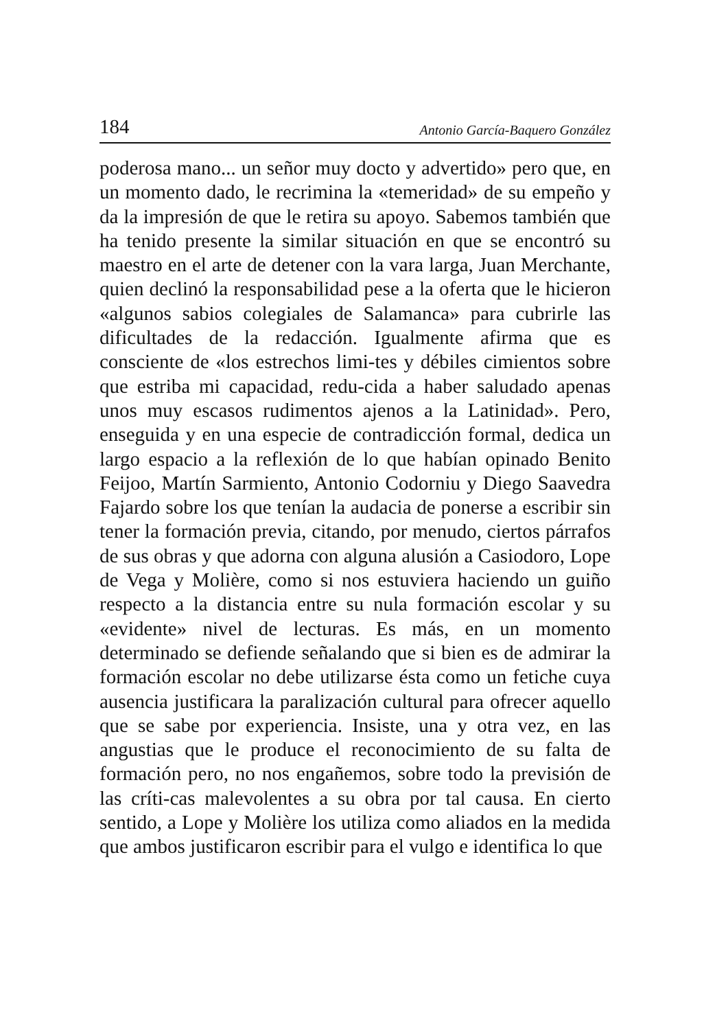184 Antonio García-Baquero González
poderosa mano... un señor muy docto y advertido» pero que, en un momento dado, le recrimina la «temeridad» de su empeño y da la impresión de que le retira su apoyo. Sabemos también que ha tenido presente la similar situación en que se encontró su maestro en el arte de detener con la vara larga, Juan Merchante, quien declinó la responsabilidad pese a la oferta que le hicieron «algunos sabios colegiales de Salamanca» para cubrirle las dificultades de la redacción. Igualmente afirma que es consciente de «los estrechos limi-tes y débiles cimientos sobre que estriba mi capacidad, redu-cida a haber saludado apenas unos muy escasos rudimentos ajenos a la Latinidad». Pero, enseguida y en una especie de contradicción formal, dedica un largo espacio a la reflexión de lo que habían opinado Benito Feijoo, Martín Sarmiento, Antonio Codorniu y Diego Saavedra Fajardo sobre los que tenían la audacia de ponerse a escribir sin tener la formación previa, citando, por menudo, ciertos párrafos de sus obras y que adorna con alguna alusión a Casiodoro, Lope de Vega y Molière, como si nos estuviera haciendo un guiño respecto a la distancia entre su nula formación escolar y su «evidente» nivel de lecturas. Es más, en un momento determinado se defiende señalando que si bien es de admirar la formación escolar no debe utilizarse ésta como un fetiche cuya ausencia justificara la paralización cultural para ofrecer aquello que se sabe por experiencia. Insiste, una y otra vez, en las angustias que le produce el reconocimiento de su falta de formación pero, no nos engañemos, sobre todo la previsión de las críti-cas malevolentes a su obra por tal causa. En cierto sentido, a Lope y Molière los utiliza como aliados en la medida que ambos justificaron escribir para el vulgo e identifica lo que